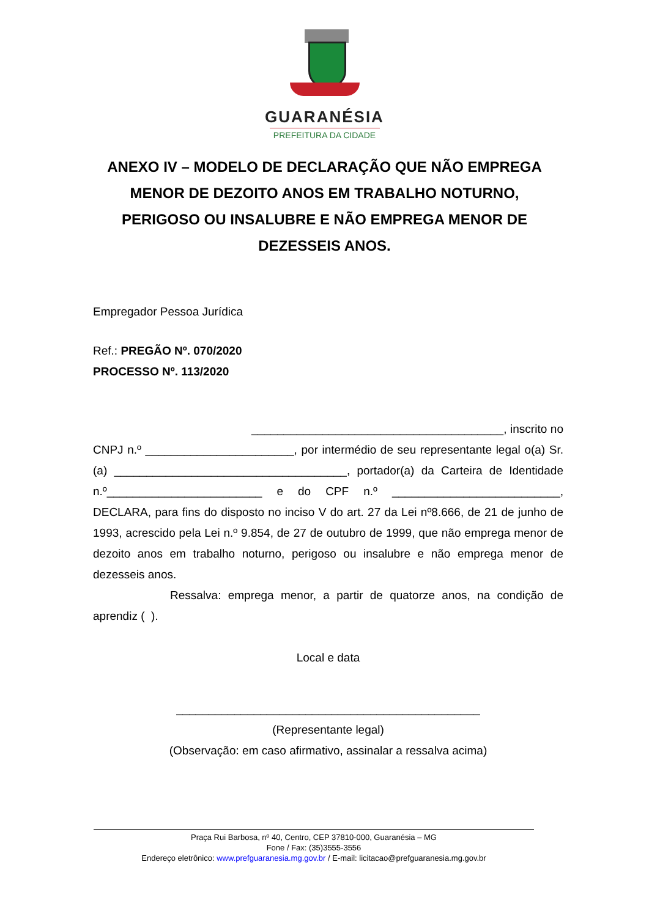GUARANÉSIA
PREFEITURA DA CIDADE
ANEXO IV – MODELO DE DECLARAÇÃO QUE NÃO EMPREGA MENOR DE DEZOITO ANOS EM TRABALHO NOTURNO, PERIGOSO OU INSALUBRE E NÃO EMPREGA MENOR DE DEZESSEIS ANOS.
Empregador Pessoa Jurídica
Ref.: PREGÃO Nº. 070/2020
PROCESSO Nº. 113/2020
_______________________________________, inscrito no CNPJ n.º _______________________, por intermédio de seu representante legal o(a) Sr. (a) ____________________________________, portador(a) da Carteira de Identidade n.º________________________ e do CPF n.º __________________________, DECLARA, para fins do disposto no inciso V do art. 27 da Lei nº8.666, de 21 de junho de 1993, acrescido pela Lei n.º 9.854, de 27 de outubro de 1999, que não emprega menor de dezoito anos em trabalho noturno, perigoso ou insalubre e não emprega menor de dezesseis anos.
Ressalva: emprega menor, a partir de quatorze anos, na condição de aprendiz ( ).
Local e data
_______________________________________________
(Representante legal)
(Observação: em caso afirmativo, assinalar a ressalva acima)
Praça Rui Barbosa, nº 40, Centro, CEP 37810-000, Guaranésia – MG
Fone / Fax: (35)3555-3556
Endereço eletrônico: www.prefguaranesia.mg.gov.br / E-mail: licitacao@prefguaranesia.mg.gov.br